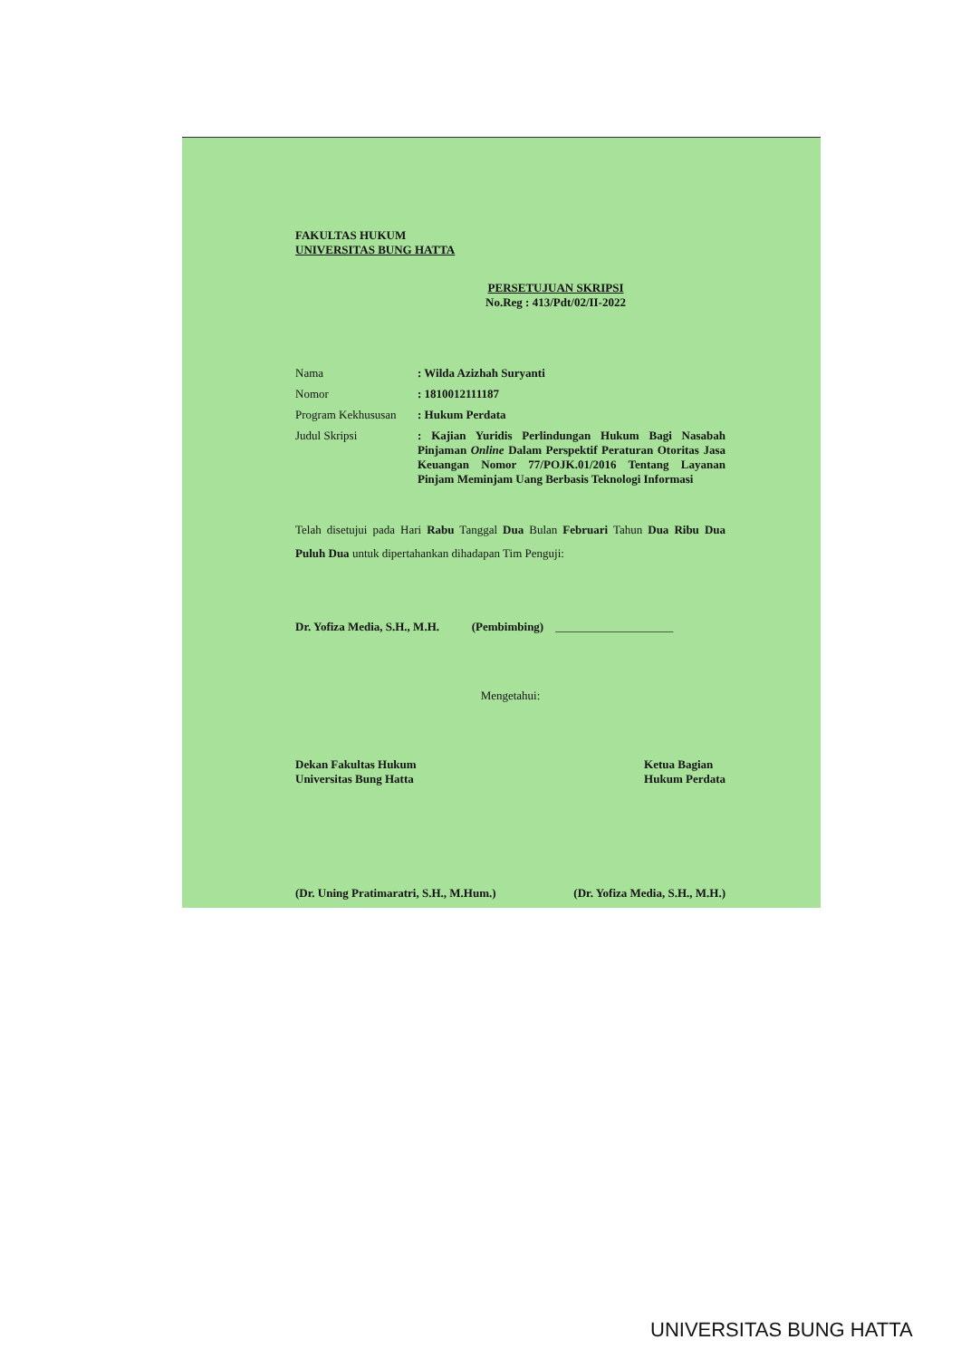FAKULTAS HUKUM
UNIVERSITAS BUNG HATTA
PERSETUJUAN SKRIPSI
No.Reg : 413/Pdt/02/II-2022
| Nama | : Wilda Azizhah Suryanti |
| Nomor | : 1810012111187 |
| Program Kekhususan | : Hukum Perdata |
| Judul Skripsi | : Kajian Yuridis Perlindungan Hukum Bagi Nasabah Pinjaman Online Dalam Perspektif Peraturan Otoritas Jasa Keuangan Nomor 77/POJK.01/2016 Tentang Layanan Pinjam Meminjam Uang Berbasis Teknologi Informasi |
Telah disetujui pada Hari Rabu Tanggal Dua Bulan Februari Tahun Dua Ribu Dua Puluh Dua untuk dipertahankan dihadapan Tim Penguji:
Dr. Yofiza Media, S.H., M.H. (Pembimbing) ____________________
Mengetahui:
Dekan Fakultas Hukum
Universitas Bung Hatta
Ketua Bagian
Hukum Perdata
(Dr. Uning Pratimaratri, S.H., M.Hum.)
(Dr. Yofiza Media, S.H., M.H.)
UNIVERSITAS BUNG HATTA